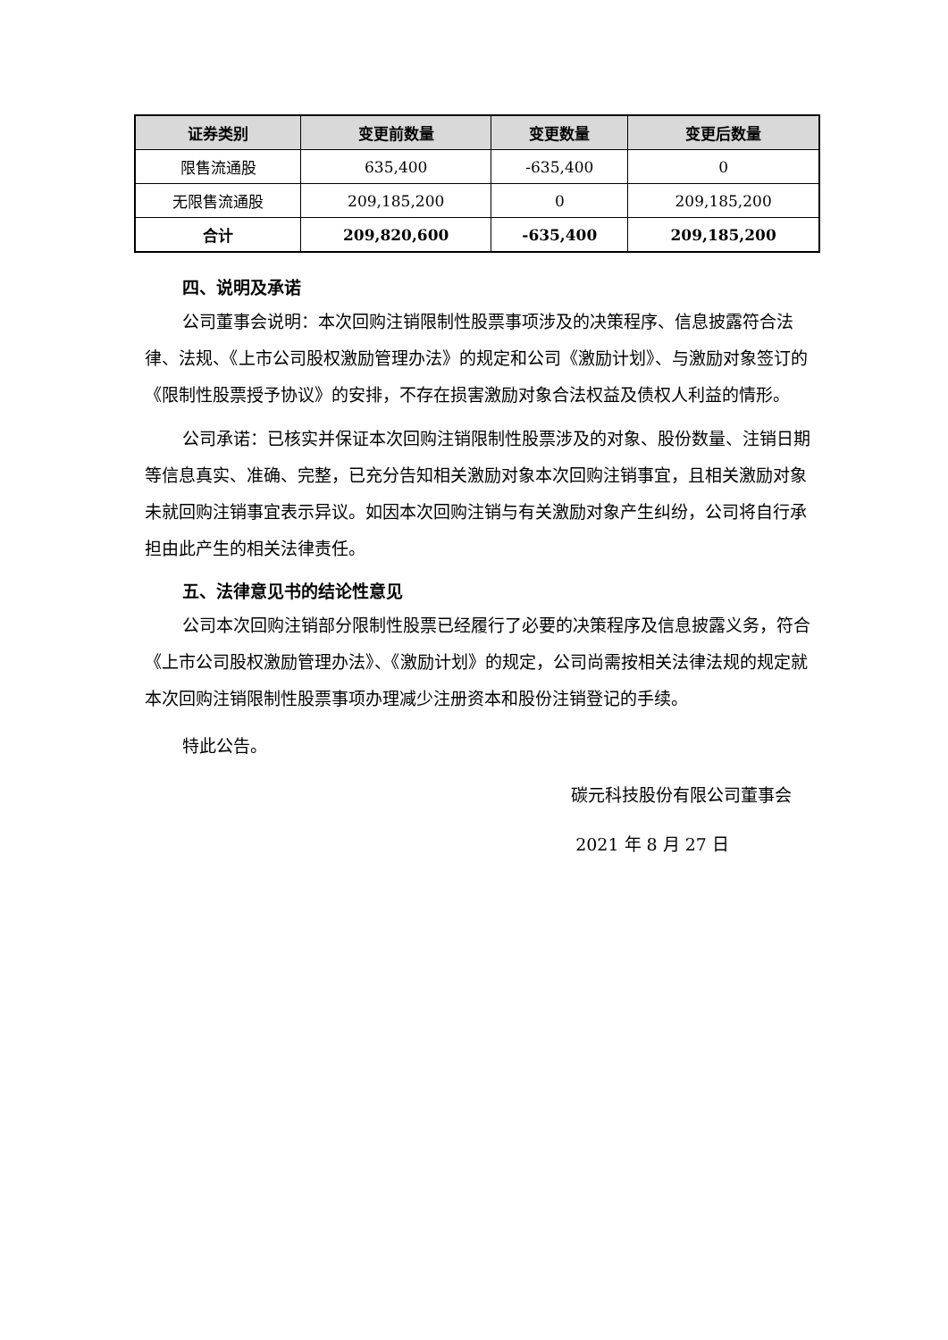| 证券类别 | 变更前数量 | 变更数量 | 变更后数量 |
| --- | --- | --- | --- |
| 限售流通股 | 635,400 | -635,400 | 0 |
| 无限售流通股 | 209,185,200 | 0 | 209,185,200 |
| 合计 | 209,820,600 | -635,400 | 209,185,200 |
四、说明及承诺
公司董事会说明：本次回购注销限制性股票事项涉及的决策程序、信息披露符合法律、法规、《上市公司股权激励管理办法》的规定和公司《激励计划》、与激励对象签订的《限制性股票授予协议》的安排，不存在损害激励对象合法权益及债权人利益的情形。
公司承诺：已核实并保证本次回购注销限制性股票涉及的对象、股份数量、注销日期等信息真实、准确、完整，已充分告知相关激励对象本次回购注销事宜，且相关激励对象未就回购注销事宜表示异议。如因本次回购注销与有关激励对象产生纠纷，公司将自行承担由此产生的相关法律责任。
五、法律意见书的结论性意见
公司本次回购注销部分限制性股票已经履行了必要的决策程序及信息披露义务，符合《上市公司股权激励管理办法》、《激励计划》的规定，公司尚需按相关法律法规的规定就本次回购注销限制性股票事项办理减少注册资本和股份注销登记的手续。
特此公告。
碳元科技股份有限公司董事会
2021 年 8 月 27 日